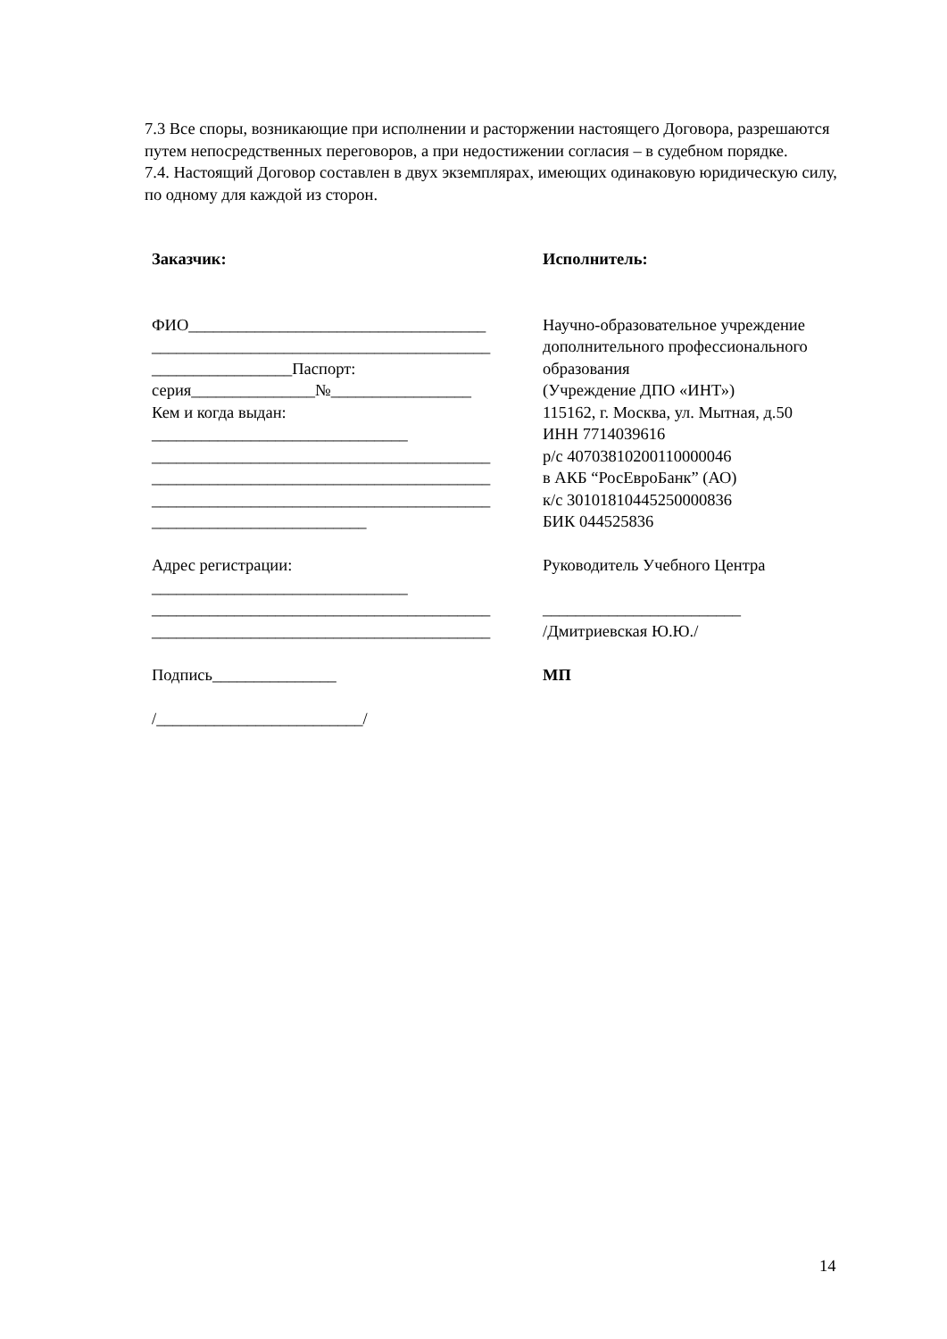7.3 Все споры, возникающие при исполнении и расторжении настоящего Договора, разрешаются путем непосредственных переговоров, а при недостижении согласия – в судебном порядке.
7.4. Настоящий Договор составлен в двух экземплярах, имеющих одинаковую юридическую силу, по одному для каждой из сторон.
Заказчик:
ФИО____________________________________
_________________________________________
_________________Паспорт:
серия_______________№_________________
Кем и когда выдан:
_______________________________
_________________________________________
_________________________________________
_________________________________________
__________________________
Адрес регистрации:
_______________________________
_________________________________________
_________________________________________
Подпись_______________
/_________________________/
Исполнитель:
Научно-образовательное учреждение дополнительного профессионального образования
(Учреждение ДПО «ИНТ»)
115162, г. Москва, ул. Мытная, д.50
ИНН 7714039616
р/с 40703810200110000046
в АКБ “РосЕвроБанк” (АО)
к/с 30101810445250000836
БИК 044525836
Руководитель Учебного Центра
________________________
/Дмитриевская Ю.Ю./
МП
14